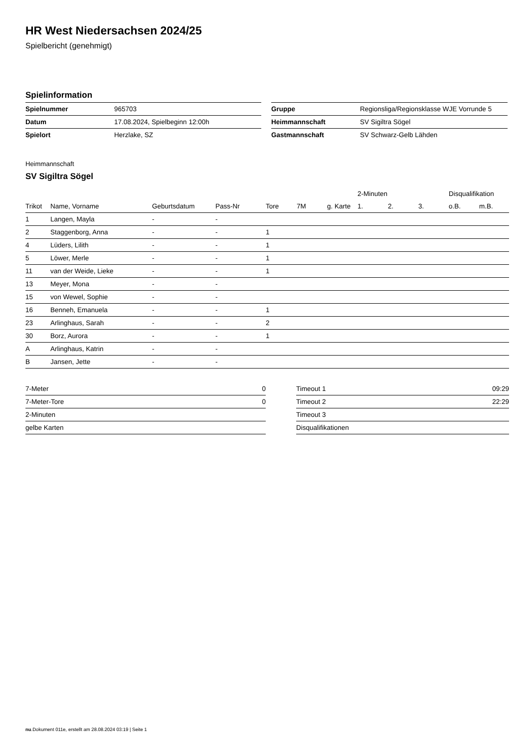HR West Niedersachsen 2024/25
Spielbericht (genehmigt)
Spielinformation
| Spielnummer | 965703 |
| Datum | 17.08.2024, Spielbeginn 12:00h |
| Spielort | Herzlake, SZ |
| Gruppe | Regionsliga/Regionsklasse WJE Vorrunde 5 |
| Heimmannschaft | SV Sigiltra Sögel |
| Gastmannschaft | SV Schwarz-Gelb Lähden |
Heimmannschaft
SV Sigiltra Sögel
| | | | | | | | 2-Minuten | | | Disqualifikation | |
| --- | --- | --- | --- | --- | --- | --- | --- | --- | --- | --- | --- |
| Trikot | Name, Vorname | Geburtsdatum | Pass-Nr | Tore | 7M | g. Karte | 1. | 2. | 3. | o.B. | m.B. |
| 1 | Langen, Mayla | - | - | | | | | | | | |
| 2 | Staggenborg, Anna | - | - | 1 | | | | | | | |
| 4 | Lüders, Lilith | - | - | 1 | | | | | | | |
| 5 | Löwer, Merle | - | - | 1 | | | | | | | |
| 11 | van der Weide, Lieke | - | - | 1 | | | | | | | |
| 13 | Meyer, Mona | - | - | | | | | | | | |
| 15 | von Wewel, Sophie | - | - | | | | | | | | |
| 16 | Benneh, Emanuela | - | - | 1 | | | | | | | |
| 23 | Arlinghaus, Sarah | - | - | 2 | | | | | | | |
| 30 | Borz, Aurora | - | - | 1 | | | | | | | |
| A | Arlinghaus, Katrin | - | - | | | | | | | | |
| B | Jansen, Jette | - | - | | | | | | | | |
| 7-Meter | 0 |
| 7-Meter-Tore | 0 |
| 2-Minuten | |
| gelbe Karten | |
| Timeout 1 | 09:29 |
| Timeout 2 | 22:29 |
| Timeout 3 | |
| Disqualifikationen | |
nu.Dokument 011e, erstellt am 28.08.2024 03:19 | Seite 1